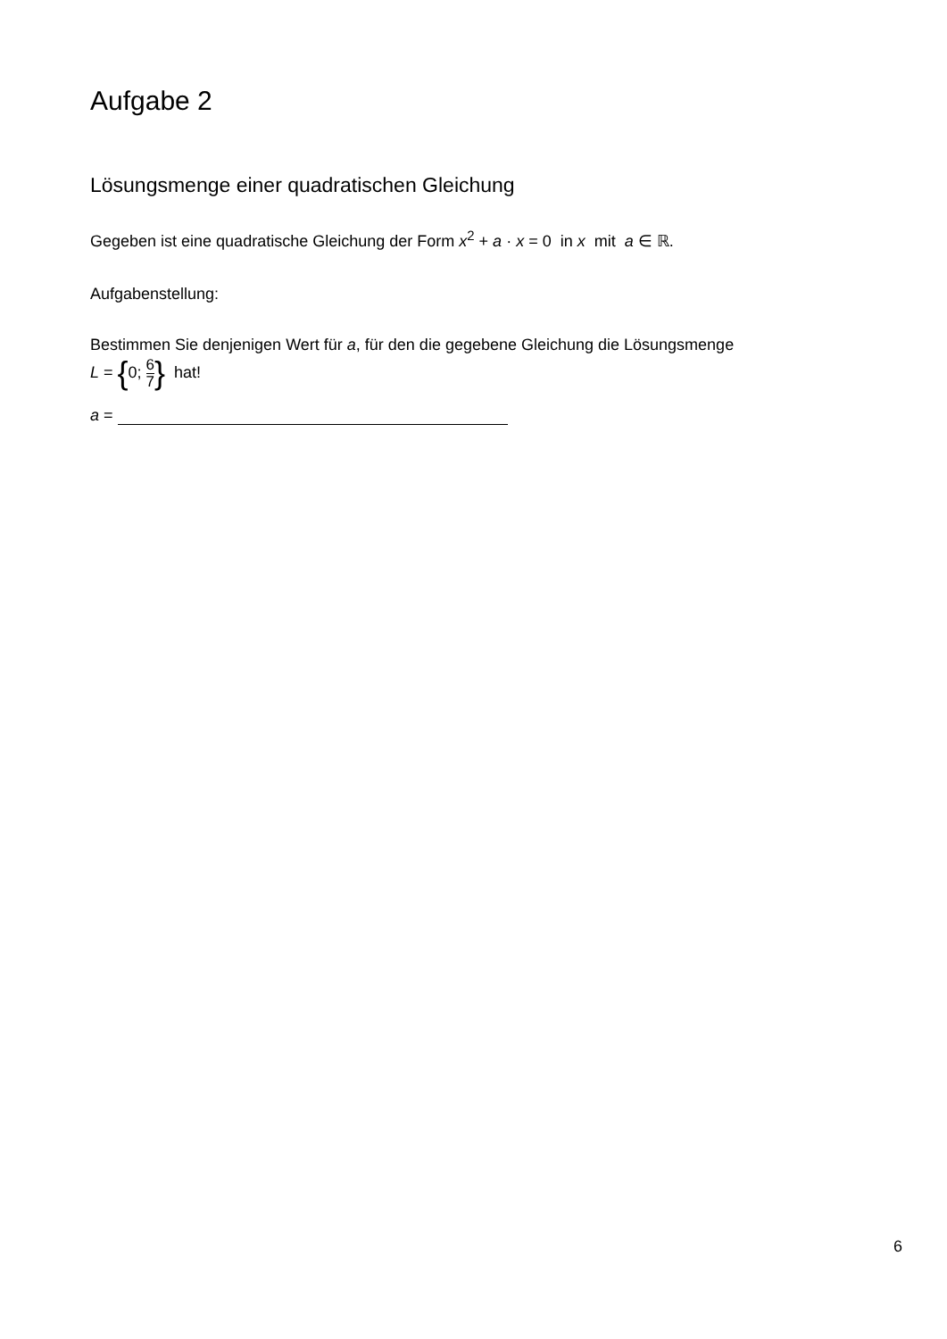Aufgabe 2
Lösungsmenge einer quadratischen Gleichung
Gegeben ist eine quadratische Gleichung der Form x<sup>2</sup> + a · x = 0 in x mit a ∈ ℝ.
Aufgabenstellung:
Bestimmen Sie denjenigen Wert für a, für den die gegebene Gleichung die Lösungsmenge
L = {0; 6 7} hat!
a =
6